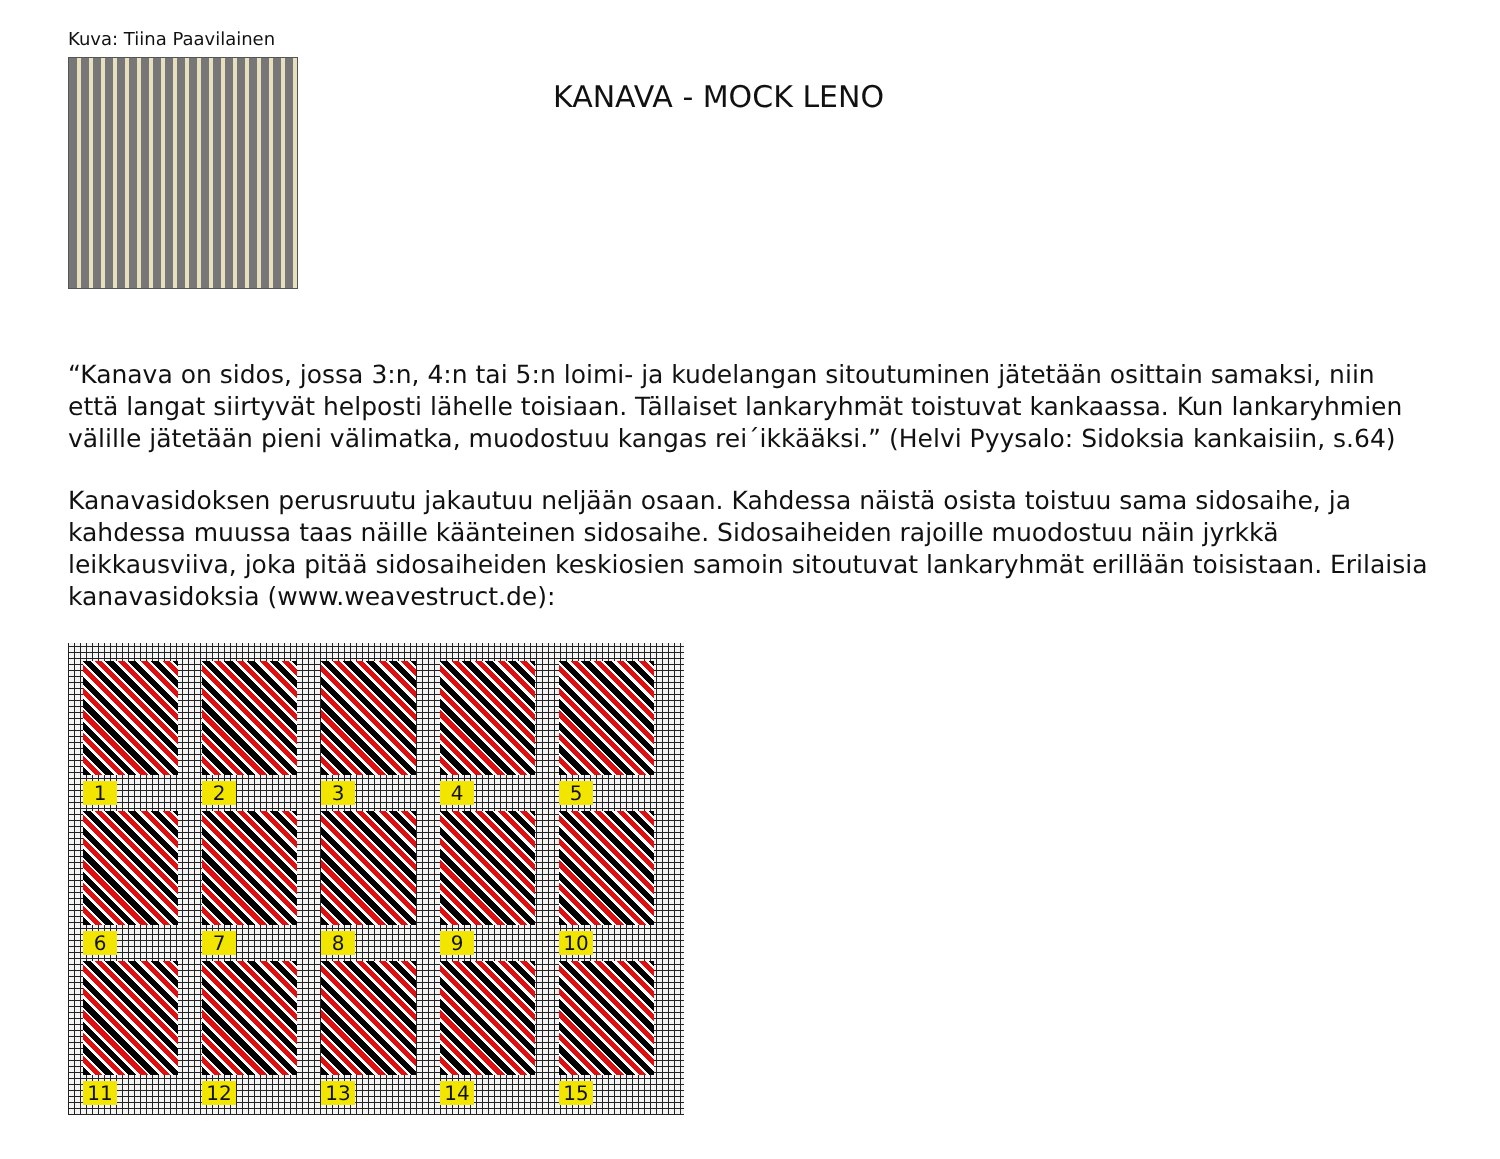Kuva: Tiina Paavilainen
KANAVA - MOCK LENO
“Kanava on sidos, jossa 3:n, 4:n tai 5:n loimi- ja kudelangan sitoutuminen jätetään osittain samaksi, niin että langat siirtyvät helposti lähelle toisiaan. Tällaiset lankaryhmät toistuvat kankaassa. Kun lankaryhmien välille jätetään pieni välimatka, muodostuu kangas rei´ikkääksi.” (Helvi Pyysalo: Sidoksia kankaisiin, s.64)
Kanavasidoksen perusruutu jakautuu neljään osaan. Kahdessa näistä osista toistuu sama sidosaihe, ja kahdessa muussa taas näille käänteinen sidosaihe. Sidosaiheiden rajoille muodostuu näin jyrkkä leikkausviiva, joka pitää sidosaiheiden keskiosien samoin sitoutuvat lankaryhmät erillään toisistaan. Erilaisia kanavasidoksia (www.weavestruct.de):
1
2
3
4
5
6
7
8
9
10
11
12
13
14
15